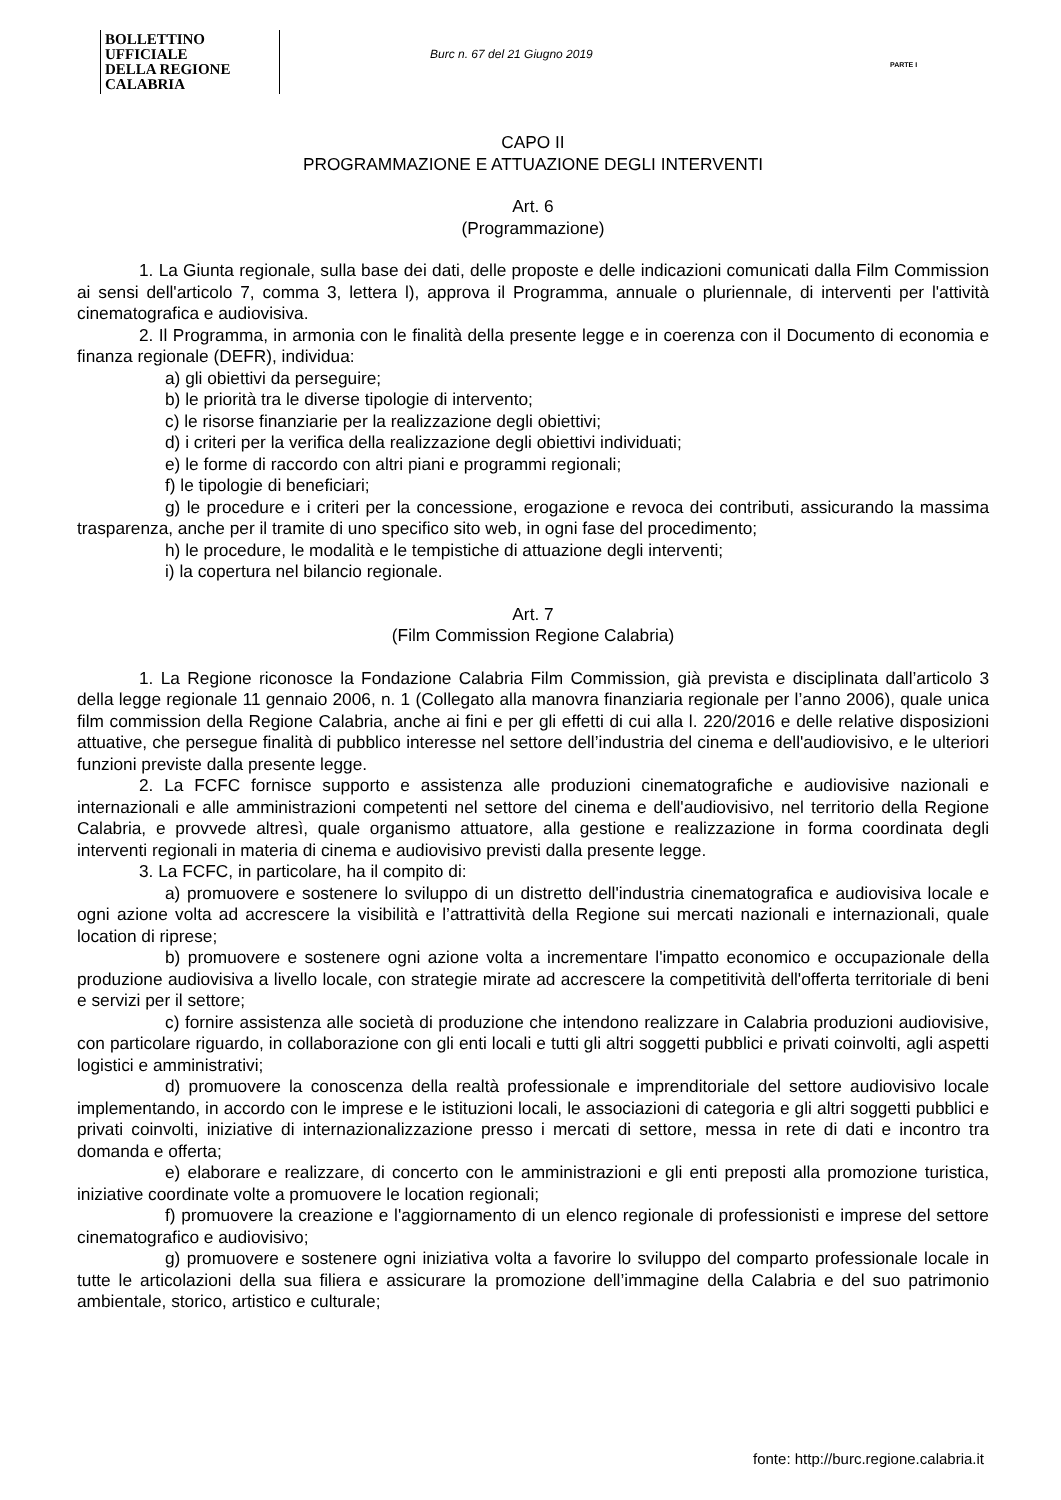BOLLETTINO UFFICIALE
DELLA REGIONE CALABRIA
Burc n. 67 del 21 Giugno 2019
PARTE I
CAPO II
PROGRAMMAZIONE E ATTUAZIONE DEGLI INTERVENTI
Art. 6
(Programmazione)
1. La Giunta regionale, sulla base dei dati, delle proposte e delle indicazioni comunicati dalla Film Commission ai sensi dell'articolo 7, comma 3, lettera l), approva il Programma, annuale o pluriennale, di interventi per l'attività cinematografica e audiovisiva.
2. Il Programma, in armonia con le finalità della presente legge e in coerenza con il Documento di economia e finanza regionale (DEFR), individua:
a) gli obiettivi da perseguire;
b) le priorità tra le diverse tipologie di intervento;
c) le risorse finanziarie per la realizzazione degli obiettivi;
d) i criteri per la verifica della realizzazione degli obiettivi individuati;
e) le forme di raccordo con altri piani e programmi regionali;
f) le tipologie di beneficiari;
g) le procedure e i criteri per la concessione, erogazione e revoca dei contributi, assicurando la massima trasparenza, anche per il tramite di uno specifico sito web, in ogni fase del procedimento;
h) le procedure, le modalità e le tempistiche di attuazione degli interventi;
i) la copertura nel bilancio regionale.
Art. 7
(Film Commission Regione Calabria)
1. La Regione riconosce la Fondazione Calabria Film Commission, già prevista e disciplinata dall’articolo 3 della legge regionale 11 gennaio 2006, n. 1 (Collegato alla manovra finanziaria regionale per l’anno 2006), quale unica film commission della Regione Calabria, anche ai fini e per gli effetti di cui alla l. 220/2016 e delle relative disposizioni attuative, che persegue finalità di pubblico interesse nel settore dell’industria del cinema e dell'audiovisivo, e le ulteriori funzioni previste dalla presente legge.
2. La FCFC fornisce supporto e assistenza alle produzioni cinematografiche e audiovisive nazionali e internazionali e alle amministrazioni competenti nel settore del cinema e dell'audiovisivo, nel territorio della Regione Calabria, e provvede altresì, quale organismo attuatore, alla gestione e realizzazione in forma coordinata degli interventi regionali in materia di cinema e audiovisivo previsti dalla presente legge.
3. La FCFC, in particolare, ha il compito di:
a) promuovere e sostenere lo sviluppo di un distretto dell'industria cinematografica e audiovisiva locale e ogni azione volta ad accrescere la visibilità e l’attrattività della Regione sui mercati nazionali e internazionali, quale location di riprese;
b) promuovere e sostenere ogni azione volta a incrementare l'impatto economico e occupazionale della produzione audiovisiva a livello locale, con strategie mirate ad accrescere la competitività dell'offerta territoriale di beni e servizi per il settore;
c) fornire assistenza alle società di produzione che intendono realizzare in Calabria produzioni audiovisive, con particolare riguardo, in collaborazione con gli enti locali e tutti gli altri soggetti pubblici e privati coinvolti, agli aspetti logistici e amministrativi;
d) promuovere la conoscenza della realtà professionale e imprenditoriale del settore audiovisivo locale implementando, in accordo con le imprese e le istituzioni locali, le associazioni di categoria e gli altri soggetti pubblici e privati coinvolti, iniziative di internazionalizzazione presso i mercati di settore, messa in rete di dati e incontro tra domanda e offerta;
e) elaborare e realizzare, di concerto con le amministrazioni e gli enti preposti alla promozione turistica, iniziative coordinate volte a promuovere le location regionali;
f) promuovere la creazione e l'aggiornamento di un elenco regionale di professionisti e imprese del settore cinematografico e audiovisivo;
g) promuovere e sostenere ogni iniziativa volta a favorire lo sviluppo del comparto professionale locale in tutte le articolazioni della sua filiera e assicurare la promozione dell’immagine della Calabria e del suo patrimonio ambientale, storico, artistico e culturale;
fonte: http://burc.regione.calabria.it